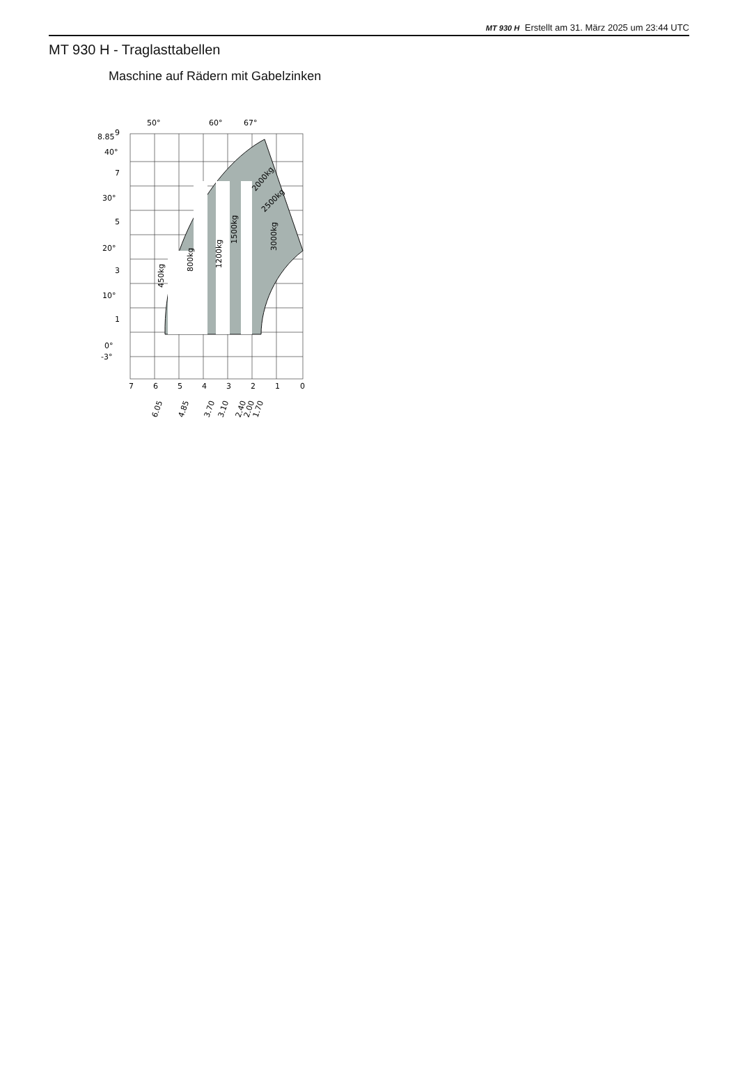MT 930 H Erstellt am 31. März 2025 um 23:44 UTC
MT 930 H - Traglasttabellen
Maschine auf Rädern mit Gabelzinken
9
8.85
40°
7
5
30°
20°
3
10°
1
0°
-3°
50°
60°
67°
7
6
5
4
3
2
1
0
450kg
800kg
1200kg
1500kg
3000kg
2000kg
2500kg
6.05
4.85
3.70
3.10
2.40
2.00
1.70